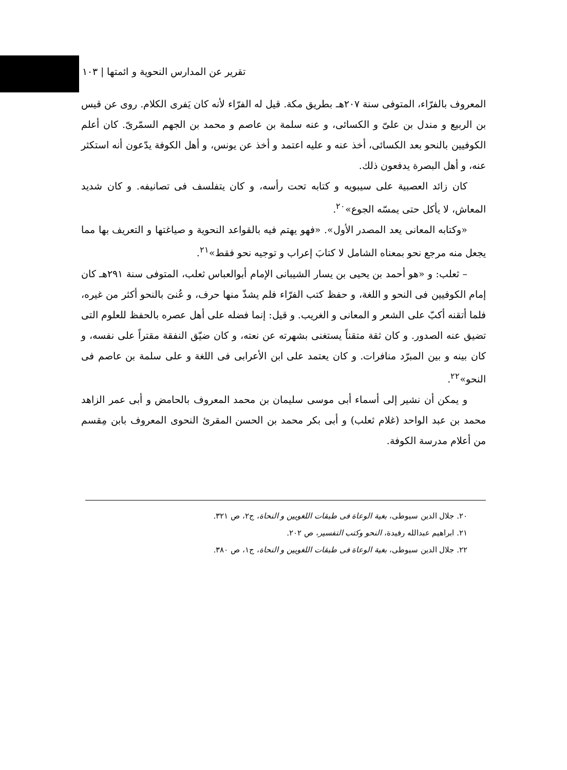تقرير عن المدارس النحوية و ائمتها | ١٠٣
المعروف بالفرّاء، المتوفى سنة ٢٠٧هـ بطريق مكة. قيل له الفرّاء لأنه كان يَفرى الكلام. روى عن قيس بن الربيع و مندل بن علىّ و الكسائى، و عنه سلمة بن عاصم و محمد بن الجهم السمّرىّ. كان أعلم الكوفيين بالنحو بعد الكسائى، أخذ عنه و عليه اعتمد و أخذ عن يونس، و أهل الكوفة يدّعون أنه استكثر عنه، و أهل البصرة يدفعون ذلك.
كان زائد العصبية على سيبويه و كتابه تحت رأسه، و كان يتفلسف فى تصانيفه. و كان شديد المعاش، لا يأكل حتى يمسّه الجوع»<sup>٢٠</sup>.
«وكتابه المعانى يعد المصدر الأول». «فهو يهتم فيه بالقواعد النحوية و صياغتها و التعريف بها مما يجعل منه مرجع نحو بمعناه الشامل لا كتابَ إعراب و توجيه نحو فقط»<sup>٢١</sup>.
– ثعلب: و «هو أحمد بن يحيى بن يسار الشيبانى الإمام أبوالعباس ثعلب، المتوفى سنة ٢٩١هـ كان إمام الكوفيين فى النحو و اللغة، و حفظ كتب الفرّاء فلم يشذّ منها حرف، و عُنىَ بالنحو أكثر من غيره، فلما أتقنه أكبّ على الشعر و المعانى و الغريب. و قيل: إنما فضله على أهل عصره بالحفظ للعلوم التى تضيق عنه الصدور. و كان ثقة متقناً يستغنى بشهرته عن نعته، و كان ضيّق النفقة مقتراً على نفسه، و كان بينه و بين المبرّد منافرات. و كان يعتمد على ابن الأعرابى فى اللغة و على سلمة بن عاصم فى النحو»<sup>٢٢</sup>.
و يمكن أن نشير إلى أسماء أبى موسى سليمان بن محمد المعروف بالحامض و أبى عمر الزاهد محمد بن عبد الواحد (غلام ثعلب) و أبى بكر محمد بن الحسن المقرئ النحوى المعروف بابن مِقسم من أعلام مدرسة الكوفة.
٢٠. جلال الدين سيوطى، بغية الوعاة فى طبقات اللغويين و النحاة، ج٢، ص ٣٢١.
٢١. ابراهيم عبدالله رفيدة، النحو وكتب التفسير، ص ٢٠٢.
٢٢. جلال الدين سيوطى، بغية الوعاة فى طبقات اللغويين و النحاة، ج١، ص ٣٨٠.